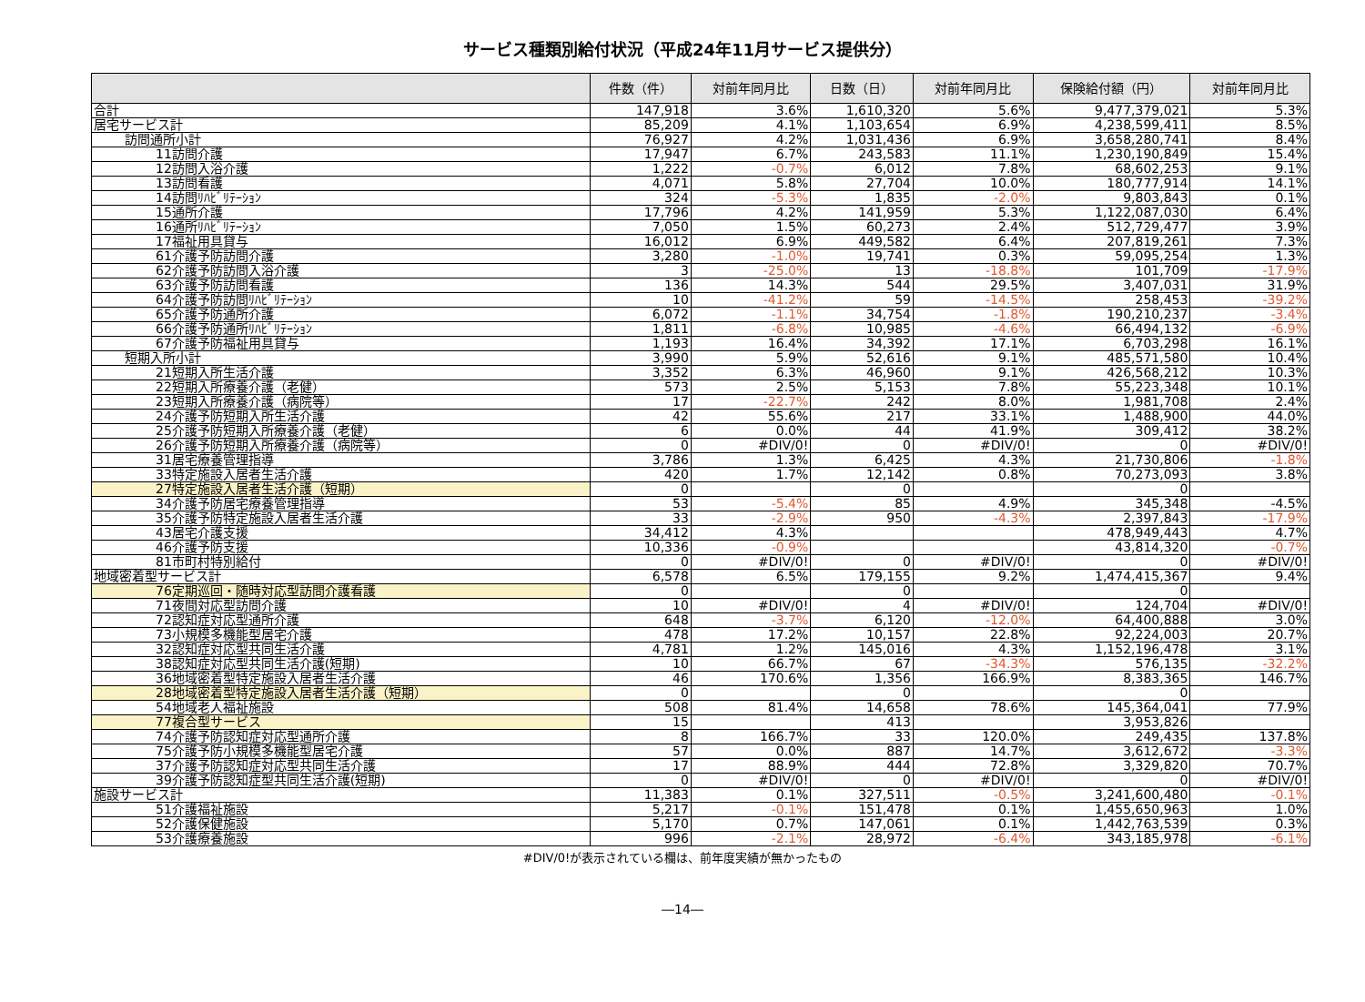サービス種類別給付状況（平成24年11月サービス提供分）
| | 件数（件） | 対前年同月比 | 日数（日） | 対前年同月比 | 保険給付額（円） | 対前年同月比 |
| --- | --- | --- | --- | --- | --- | --- |
| 合計 | 147,918 | 3.6% | 1,610,320 | 5.6% | 9,477,379,021 | 5.3% |
| 居宅サービス計 | 85,209 | 4.1% | 1,103,654 | 6.9% | 4,238,599,411 | 8.5% |
| 訪問通所小計 | 76,927 | 4.2% | 1,031,436 | 6.9% | 3,658,280,741 | 8.4% |
| 11訪問介護 | 17,947 | 6.7% | 243,583 | 11.1% | 1,230,190,849 | 15.4% |
| 12訪問入浴介護 | 1,222 | -0.7% | 6,012 | 7.8% | 68,602,253 | 9.1% |
| 13訪問看護 | 4,071 | 5.8% | 27,704 | 10.0% | 180,777,914 | 14.1% |
| 14訪問ﾘﾊﾋﾞﾘﾃｰｼｮﾝ | 324 | -5.3% | 1,835 | -2.0% | 9,803,843 | 0.1% |
| 15通所介護 | 17,796 | 4.2% | 141,959 | 5.3% | 1,122,087,030 | 6.4% |
| 16通所ﾘﾊﾋﾞﾘﾃｰｼｮﾝ | 7,050 | 1.5% | 60,273 | 2.4% | 512,729,477 | 3.9% |
| 17福祉用具貸与 | 16,012 | 6.9% | 449,582 | 6.4% | 207,819,261 | 7.3% |
| 61介護予防訪問介護 | 3,280 | -1.0% | 19,741 | 0.3% | 59,095,254 | 1.3% |
| 62介護予防訪問入浴介護 | 3 | -25.0% | 13 | -18.8% | 101,709 | -17.9% |
| 63介護予防訪問看護 | 136 | 14.3% | 544 | 29.5% | 3,407,031 | 31.9% |
| 64介護予防訪問ﾘﾊﾋﾞﾘﾃｰｼｮﾝ | 10 | -41.2% | 59 | -14.5% | 258,453 | -39.2% |
| 65介護予防通所介護 | 6,072 | -1.1% | 34,754 | -1.8% | 190,210,237 | -3.4% |
| 66介護予防通所ﾘﾊﾋﾞﾘﾃｰｼｮﾝ | 1,811 | -6.8% | 10,985 | -4.6% | 66,494,132 | -6.9% |
| 67介護予防福祉用具貸与 | 1,193 | 16.4% | 34,392 | 17.1% | 6,703,298 | 16.1% |
| 短期入所小計 | 3,990 | 5.9% | 52,616 | 9.1% | 485,571,580 | 10.4% |
| 21短期入所生活介護 | 3,352 | 6.3% | 46,960 | 9.1% | 426,568,212 | 10.3% |
| 22短期入所療養介護（老健） | 573 | 2.5% | 5,153 | 7.8% | 55,223,348 | 10.1% |
| 23短期入所療養介護（病院等） | 17 | -22.7% | 242 | 8.0% | 1,981,708 | 2.4% |
| 24介護予防短期入所生活介護 | 42 | 55.6% | 217 | 33.1% | 1,488,900 | 44.0% |
| 25介護予防短期入所療養介護（老健） | 6 | 0.0% | 44 | 41.9% | 309,412 | 38.2% |
| 26介護予防短期入所療養介護（病院等） | 0 | #DIV/0! | 0 | #DIV/0! | 0 | #DIV/0! |
| 31居宅療養管理指導 | 3,786 | 1.3% | 6,425 | 4.3% | 21,730,806 | -1.8% |
| 33特定施設入居者生活介護 | 420 | 1.7% | 12,142 | 0.8% | 70,273,093 | 3.8% |
| 27特定施設入居者生活介護（短期） | 0 | | 0 | | 0 | |
| 34介護予防居宅療養管理指導 | 53 | -5.4% | 85 | 4.9% | 345,348 | -4.5% |
| 35介護予防特定施設入居者生活介護 | 33 | -2.9% | 950 | -4.3% | 2,397,843 | -17.9% |
| 43居宅介護支援 | 34,412 | 4.3% | | | 478,949,443 | 4.7% |
| 46介護予防支援 | 10,336 | -0.9% | | | 43,814,320 | -0.7% |
| 81市町村特別給付 | 0 | #DIV/0! | 0 | #DIV/0! | 0 | #DIV/0! |
| 地域密着型サービス計 | 6,578 | 6.5% | 179,155 | 9.2% | 1,474,415,367 | 9.4% |
| 76定期巡回・随時対応型訪問介護看護 | 0 | | 0 | | 0 | |
| 71夜間対応型訪問介護 | 10 | #DIV/0! | 4 | #DIV/0! | 124,704 | #DIV/0! |
| 72認知症対応型通所介護 | 648 | -3.7% | 6,120 | -12.0% | 64,400,888 | 3.0% |
| 73小規模多機能型居宅介護 | 478 | 17.2% | 10,157 | 22.8% | 92,224,003 | 20.7% |
| 32認知症対応型共同生活介護 | 4,781 | 1.2% | 145,016 | 4.3% | 1,152,196,478 | 3.1% |
| 38認知症対応型共同生活介護(短期) | 10 | 66.7% | 67 | -34.3% | 576,135 | -32.2% |
| 36地域密着型特定施設入居者生活介護 | 46 | 170.6% | 1,356 | 166.9% | 8,383,365 | 146.7% |
| 28地域密着型特定施設入居者生活介護（短期） | 0 | | 0 | | 0 | |
| 54地域老人福祉施設 | 508 | 81.4% | 14,658 | 78.6% | 145,364,041 | 77.9% |
| 77複合型サービス | 15 | | 413 | | 3,953,826 | |
| 74介護予防認知症対応型通所介護 | 8 | 166.7% | 33 | 120.0% | 249,435 | 137.8% |
| 75介護予防小規模多機能型居宅介護 | 57 | 0.0% | 887 | 14.7% | 3,612,672 | -3.3% |
| 37介護予防認知症対応型共同生活介護 | 17 | 88.9% | 444 | 72.8% | 3,329,820 | 70.7% |
| 39介護予防認知症型共同生活介護(短期) | 0 | #DIV/0! | 0 | #DIV/0! | 0 | #DIV/0! |
| 施設サービス計 | 11,383 | 0.1% | 327,511 | -0.5% | 3,241,600,480 | -0.1% |
| 51介護福祉施設 | 5,217 | -0.1% | 151,478 | 0.1% | 1,455,650,963 | 1.0% |
| 52介護保健施設 | 5,170 | 0.7% | 147,061 | 0.1% | 1,442,763,539 | 0.3% |
| 53介護療養施設 | 996 | -2.1% | 28,972 | -6.4% | 343,185,978 | -6.1% |
#DIV/0!が表示されている欄は、前年度実績が無かったもの
―14―